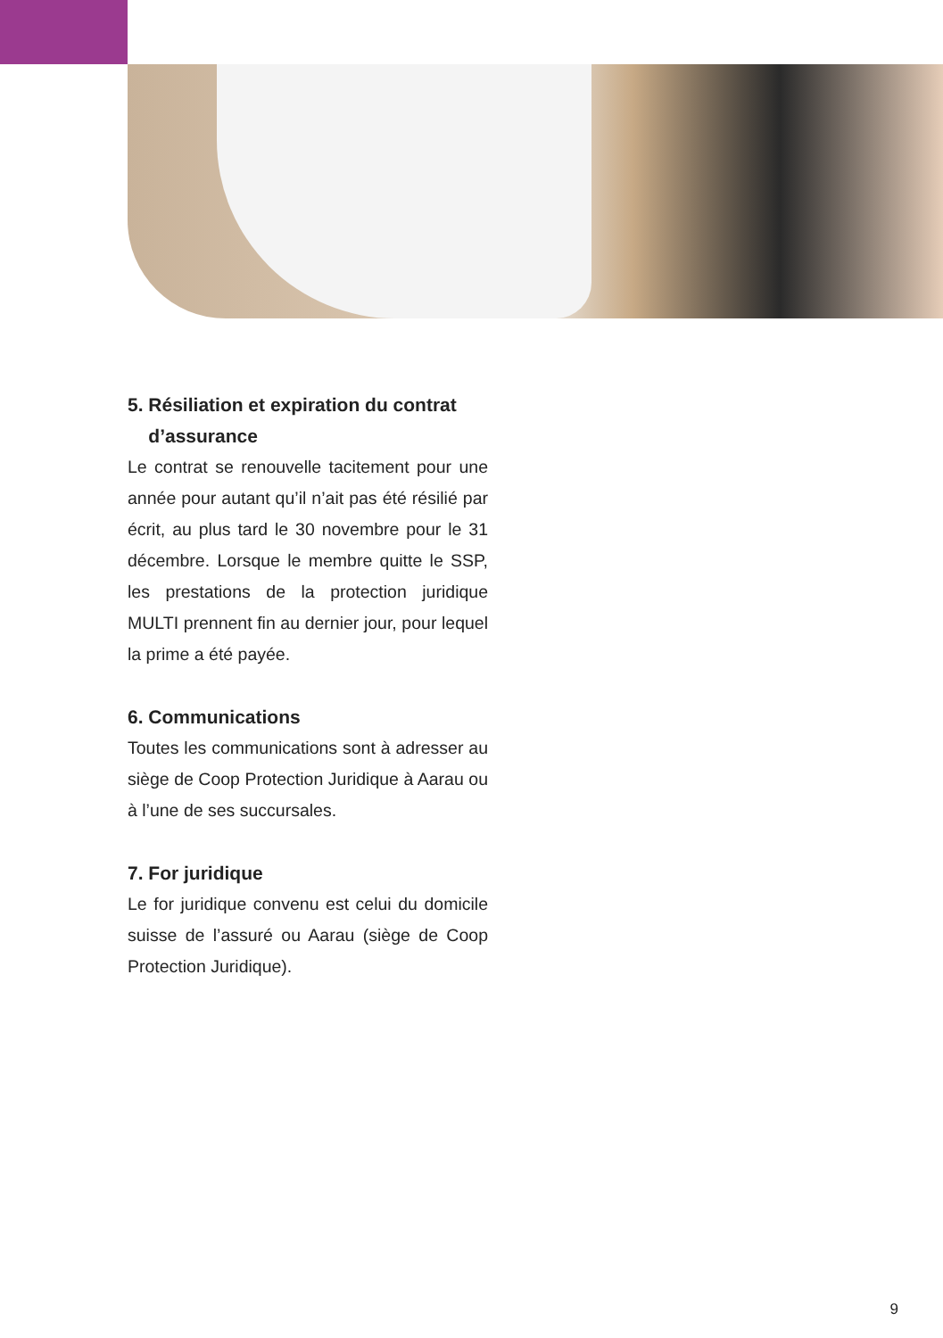5. Résiliation et expiration du contrat
d’assurance
Le contrat se renouvelle tacitement pour une année pour autant qu’il n’ait pas été résilié par écrit, au plus tard le 30 novembre pour le 31 décembre. Lorsque le membre quitte le SSP, les prestations de la protection juridique MULTI prennent fin au dernier jour, pour lequel la prime a été payée.
6. Communications
Toutes les communications sont à adresser au siège de Coop Protection Juridique à Aarau ou à l’une de ses succursales.
7. For juridique
Le for juridique convenu est celui du domicile suisse de l’assuré ou Aarau (siège de Coop Protection Juridique).
9